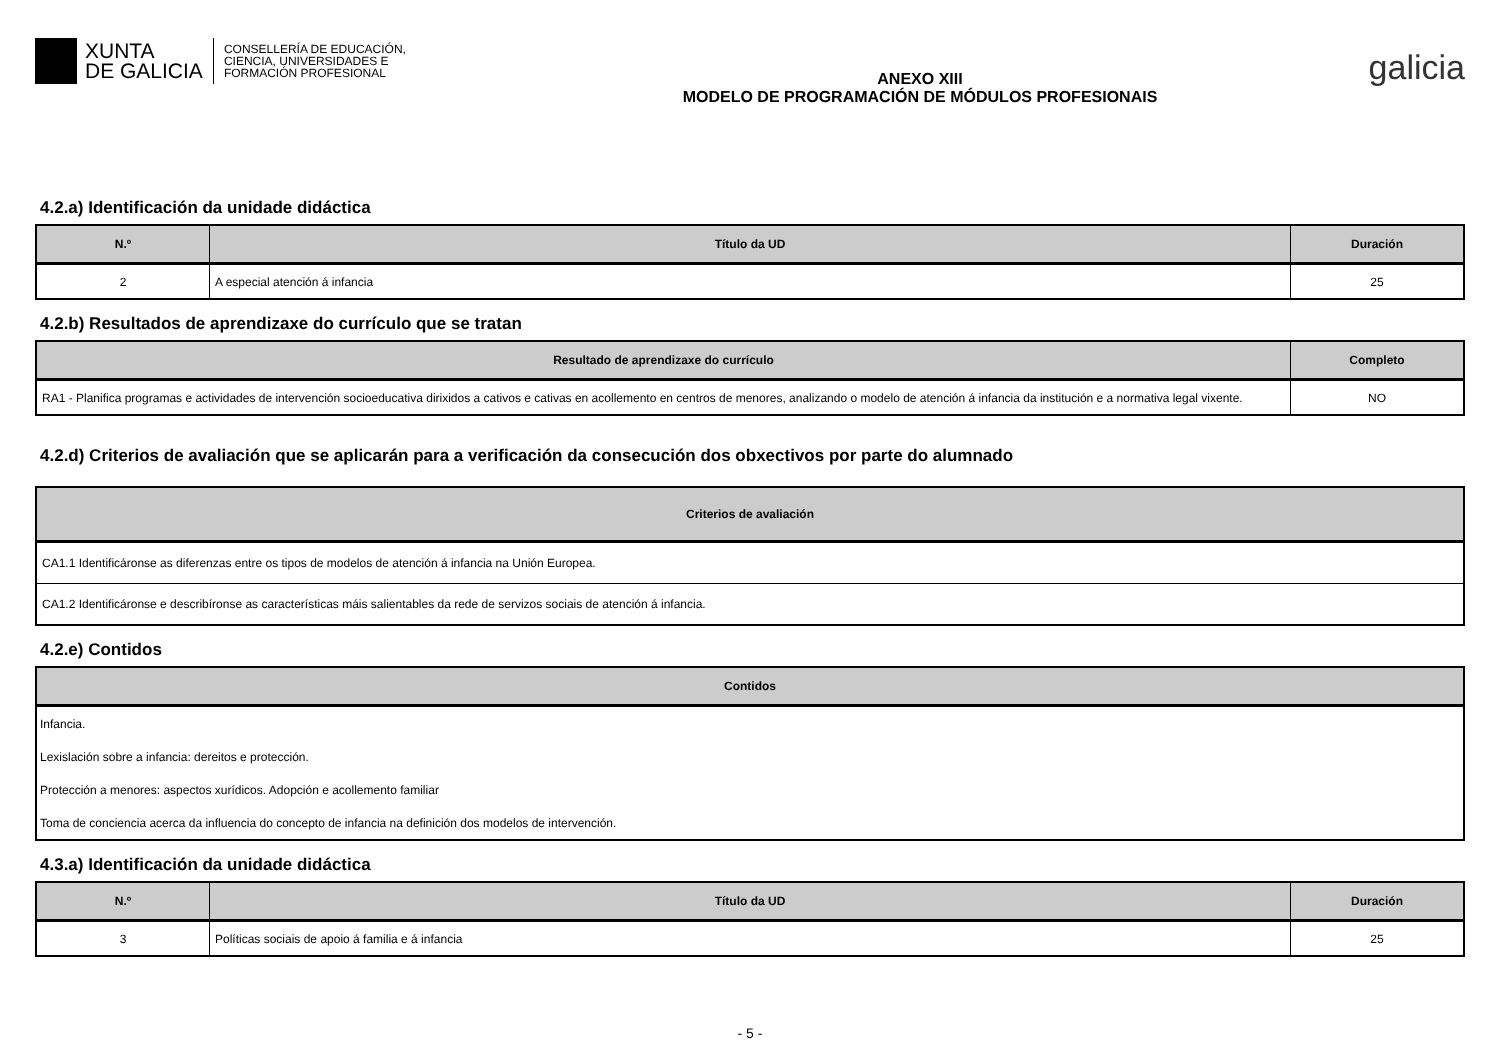XUNTA
DE GALICIA
CONSELLERÍA DE EDUCACIÓN,
CIENCIA, UNIVERSIDADES E
FORMACIÓN PROFESIONAL
ANEXO XIII
MODELO DE PROGRAMACIÓN DE MÓDULOS PROFESIONAIS
galicia
4.2.a) Identificación da unidade didáctica
| N.º | Título da UD | Duración |
| --- | --- | --- |
| 2 | A especial atención á infancia | 25 |
4.2.b) Resultados de aprendizaxe do currículo que se tratan
| Resultado de aprendizaxe do currículo | Completo |
| --- | --- |
| RA1 - Planifica programas e actividades de intervención socioeducativa dirixidos a cativos e cativas en acollemento en centros de menores, analizando o modelo de atención á infancia da institución e a normativa legal vixente. | NO |
4.2.d) Criterios de avaliación que se aplicarán para a verificación da consecución dos obxectivos por parte do alumnado
| Criterios de avaliación |
| --- |
| CA1.1 Identificáronse as diferenzas entre os tipos de modelos de atención á infancia na Unión Europea. |
| CA1.2 Identificáronse e describíronse as características máis salientables da rede de servizos sociais de atención á infancia. |
4.2.e) Contidos
| Contidos |
| --- |
| Infancia. |
| Lexislación sobre a infancia: dereitos e protección. |
| Protección a menores: aspectos xurídicos. Adopción e acollemento familiar |
| Toma de conciencia acerca da influencia do concepto de infancia na definición dos modelos de intervención. |
4.3.a) Identificación da unidade didáctica
| N.º | Título da UD | Duración |
| --- | --- | --- |
| 3 | Políticas sociais de apoio á familia e á infancia | 25 |
- 5 -